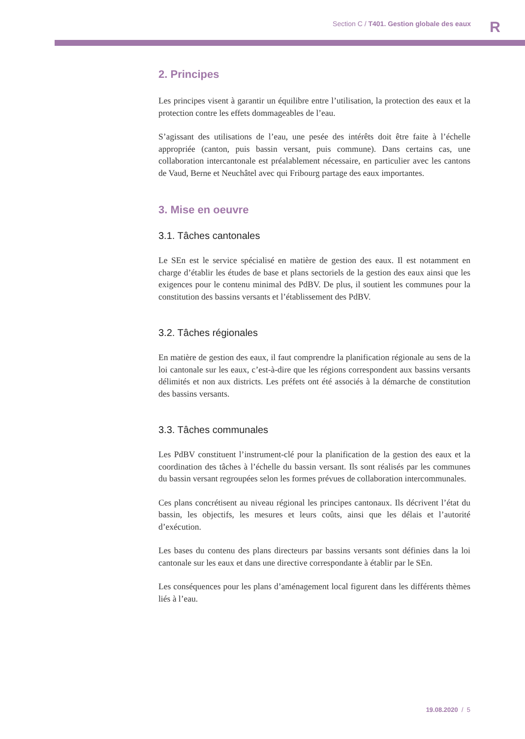Section C / T401. Gestion globale des eaux
R
2. Principes
Les principes visent à garantir un équilibre entre l’utilisation, la protection des eaux et la protection contre les effets dommageables de l’eau.
S’agissant des utilisations de l’eau, une pesée des intérêts doit être faite à l’échelle appropriée (canton, puis bassin versant, puis commune). Dans certains cas, une collaboration intercantonale est préalablement nécessaire, en particulier avec les cantons de Vaud, Berne et Neuchâtel avec qui Fribourg partage des eaux importantes.
3. Mise en oeuvre
3.1. Tâches cantonales
Le SEn est le service spécialisé en matière de gestion des eaux. Il est notamment en charge d’établir les études de base et plans sectoriels de la gestion des eaux ainsi que les exigences pour le contenu minimal des PdBV. De plus, il soutient les communes pour la constitution des bassins versants et l’établissement des PdBV.
3.2. Tâches régionales
En matière de gestion des eaux, il faut comprendre la planification régionale au sens de la loi cantonale sur les eaux, c’est-à-dire que les régions correspondent aux bassins versants délimités et non aux districts. Les préfets ont été associés à la démarche de constitution des bassins versants.
3.3. Tâches communales
Les PdBV constituent l’instrument-clé pour la planification de la gestion des eaux et la coordination des tâches à l’échelle du bassin versant. Ils sont réalisés par les communes du bassin versant regroupées selon les formes prévues de collaboration intercommunales.
Ces plans concrétisent au niveau régional les principes cantonaux. Ils décrivent l’état du bassin, les objectifs, les mesures et leurs coûts, ainsi que les délais et l’autorité d’exécution.
Les bases du contenu des plans directeurs par bassins versants sont définies dans la loi cantonale sur les eaux et dans une directive correspondante à établir par le SEn.
Les conséquences pour les plans d’aménagement local figurent dans les différents thèmes liés à l’eau.
19.08.2020 / 5